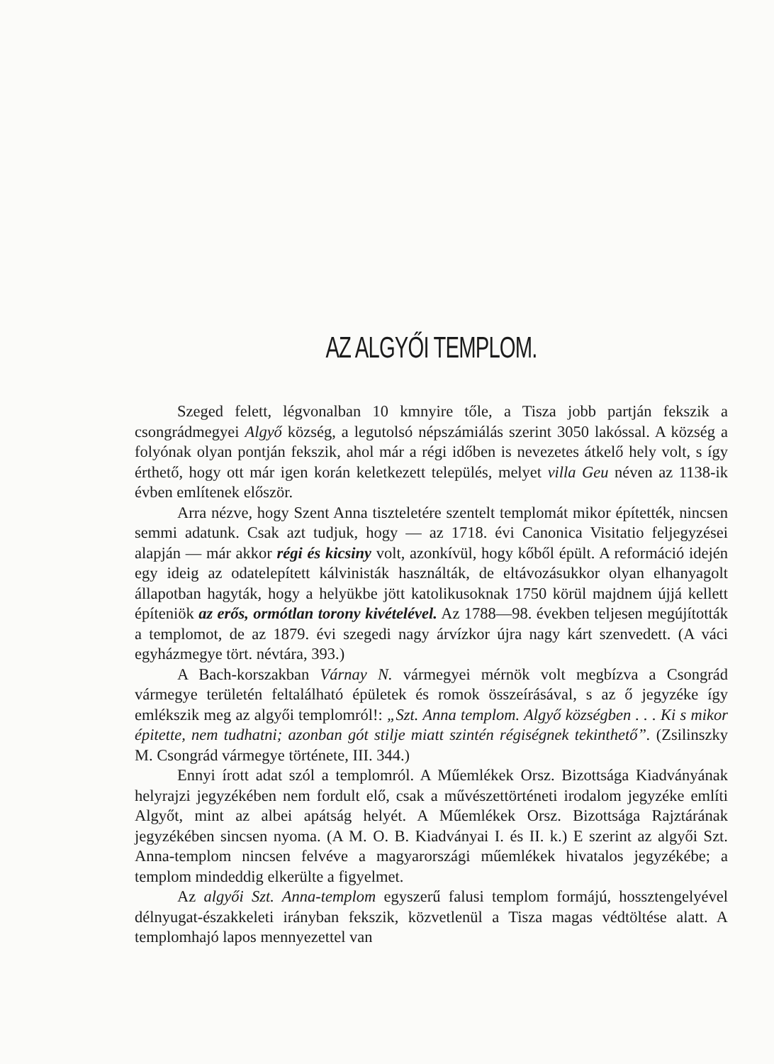AZ ALGYŐI TEMPLOM.
Szeged felett, légvonalban 10 kmnyire tőle, a Tisza jobb partján fekszik a csongrádmegyei Algyő község, a legutolsó népszámiálás szerint 3050 lakóssal. A község a folyónak olyan pontján fekszik, ahol már a régi időben is nevezetes átkelő hely volt, s így érthető, hogy ott már igen korán keletkezett település, melyet villa Geu néven az 1138-ik évben említenek először.
Arra nézve, hogy Szent Anna tiszteletére szentelt templomát mikor építették, nincsen semmi adatunk. Csak azt tudjuk, hogy — az 1718. évi Canonica Visitatio feljegyzései alapján — már akkor régi és kicsiny volt, azonkívül, hogy kőből épült. A reformáció idején egy ideig az odatelepített kálvinisták használták, de eltávozásukkor olyan elhanyagolt állapotban hagyták, hogy a helyükbe jött katolikusoknak 1750 körül majdnem újjá kellett építeniök az erős, ormótlan torony kivételével. Az 1788—98. években teljesen megújították a templomot, de az 1879. évi szegedi nagy árvízkor újra nagy kárt szenvedett. (A váci egyházmegye tört. névtára, 393.)
A Bach-korszakban Várnay N. vármegyei mérnök volt megbízva a Csongrád vármegye területén feltalálható épületek és romok összeírásával, s az ő jegyzéke így emlékszik meg az algyői templomról!: „Szt. Anna templom. Algyő községben . . . Ki s mikor épitette, nem tudhatni; azonban gót stilje miatt szintén régiségnek tekinthető”. (Zsilinszky M. Csongrád vármegye története, III. 344.)
Ennyi írott adat szól a templomról. A Műemlékek Orsz. Bizottsága Kiadványának helyrajzi jegyzékében nem fordult elő, csak a művészettörténeti irodalom jegyzéke említi Algyőt, mint az albei apátság helyét. A Műemlékek Orsz. Bizottsága Rajztárának jegyzékében sincsen nyoma. (A M. O. B. Kiadványai I. és II. k.) E szerint az algyői Szt. Anna-templom nincsen felvéve a magyarországi műemlékek hivatalos jegyzékébe; a templom mindeddig elkerülte a figyelmet.
Az algyői Szt. Anna-templom egyszerű falusi templom formájú, hossztengelyével délnyugat-északkeleti irányban fekszik, közvetlenül a Tisza magas védtöltése alatt. A templomhajó lapos mennyezettel van